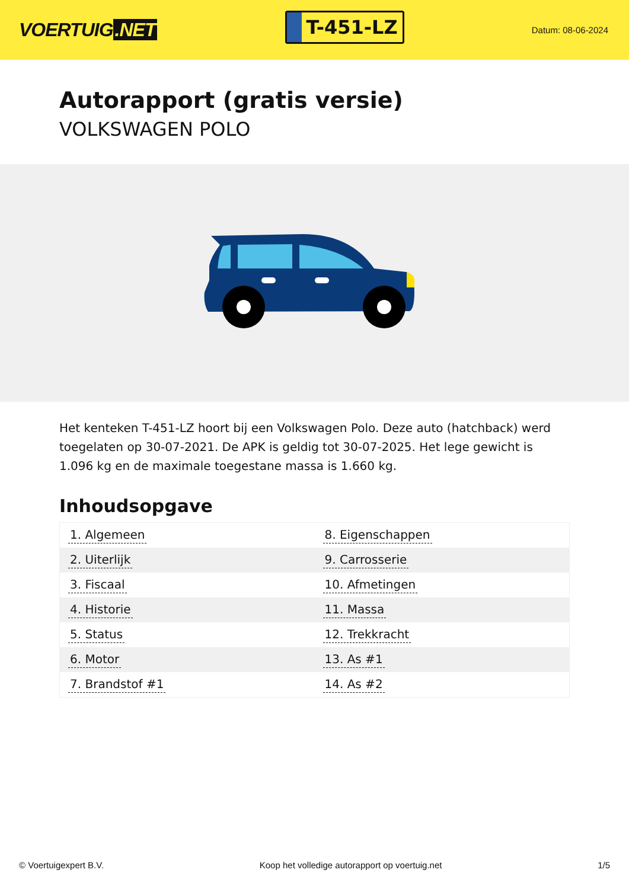VOERTUIG.NET
T-451-LZ
Datum: 08-06-2024
Autorapport (gratis versie)
VOLKSWAGEN POLO
Het kenteken T-451-LZ hoort bij een Volkswagen Polo. Deze auto (hatchback) werd toegelaten op 30-07-2021. De APK is geldig tot 30-07-2025. Het lege gewicht is 1.096 kg en de maximale toegestane massa is 1.660 kg.
Inhoudsopgave
| 1. Algemeen | 8. Eigenschappen |
| 2. Uiterlijk | 9. Carrosserie |
| 3. Fiscaal | 10. Afmetingen |
| 4. Historie | 11. Massa |
| 5. Status | 12. Trekkracht |
| 6. Motor | 13. As #1 |
| 7. Brandstof #1 | 14. As #2 |
© Voertuigexpert B.V. Koop het volledige autorapport op voertuig.net 1/5